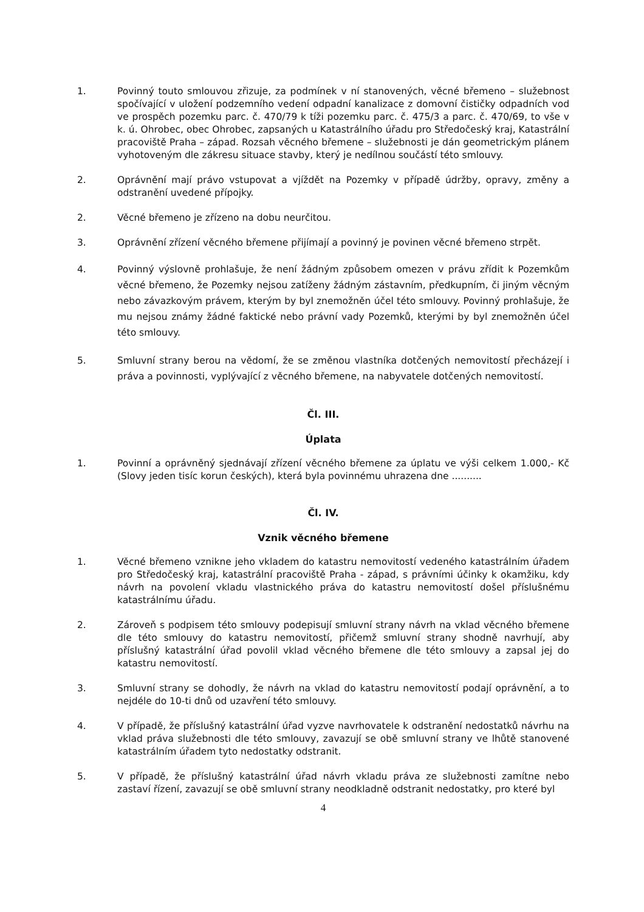1. Povinný touto smlouvou zřizuje, za podmínek v ní stanovených, věcné břemeno – služebnost spočívající v uložení podzemního vedení odpadní kanalizace z domovní čističky odpadních vod ve prospěch pozemku parc. č. 470/79 k tíži pozemku parc. č. 475/3 a parc. č. 470/69, to vše v k. ú. Ohrobec, obec Ohrobec, zapsaných u Katastrálního úřadu pro Středočeský kraj, Katastrální pracoviště Praha – západ. Rozsah věcného břemene – služebnosti je dán geometrickým plánem vyhotoveným dle zákresu situace stavby, který je nedílnou součástí této smlouvy.
2. Oprávnění mají právo vstupovat a vjíždět na Pozemky v případě údržby, opravy, změny a odstranění uvedené přípojky.
2. Věcné břemeno je zřízeno na dobu neurčitou.
3. Oprávnění zřízení věcného břemene přijímají a povinný je povinen věcné břemeno strpět.
4. Povinný výslovně prohlašuje, že není žádným způsobem omezen v právu zřídit k Pozemkům věcné břemeno, že Pozemky nejsou zatíženy žádným zástavním, předkupním, či jiným věcným nebo závazkovým právem, kterým by byl znemožněn účel této smlouvy. Povinný prohlašuje, že mu nejsou známy žádné faktické nebo právní vady Pozemků, kterými by byl znemožněn účel této smlouvy.
5. Smluvní strany berou na vědomí, že se změnou vlastníka dotčených nemovitostí přecházejí i práva a povinnosti, vyplývající z věcného břemene, na nabyvatele dotčených nemovitostí.
Čl. III.
Úplata
1. Povinní a oprávněný sjednávají zřízení věcného břemene za úplatu ve výši celkem 1.000,- Kč (Slovy jeden tisíc korun českých), která byla povinnému uhrazena dne ..........
Čl. IV.
Vznik věcného břemene
1. Věcné břemeno vznikne jeho vkladem do katastru nemovitostí vedeného katastrálním úřadem pro Středočeský kraj, katastrální pracoviště Praha - západ, s právními účinky k okamžiku, kdy návrh na povolení vkladu vlastnického práva do katastru nemovitostí došel příslušnému katastrálnímu úřadu.
2. Zároveň s podpisem této smlouvy podepisují smluvní strany návrh na vklad věcného břemene dle této smlouvy do katastru nemovitostí, přičemž smluvní strany shodně navrhují, aby příslušný katastrální úřad povolil vklad věcného břemene dle této smlouvy a zapsal jej do katastru nemovitostí.
3. Smluvní strany se dohodly, že návrh na vklad do katastru nemovitostí podají oprávnění, a to nejdéle do 10-ti dnů od uzavření této smlouvy.
4. V případě, že příslušný katastrální úřad vyzve navrhovatele k odstranění nedostatků návrhu na vklad práva služebnosti dle této smlouvy, zavazují se obě smluvní strany ve lhůtě stanovené katastrálním úřadem tyto nedostatky odstranit.
5. V případě, že příslušný katastrální úřad návrh vkladu práva ze služebnosti zamítne nebo zastaví řízení, zavazují se obě smluvní strany neodkladně odstranit nedostatky, pro které byl
4